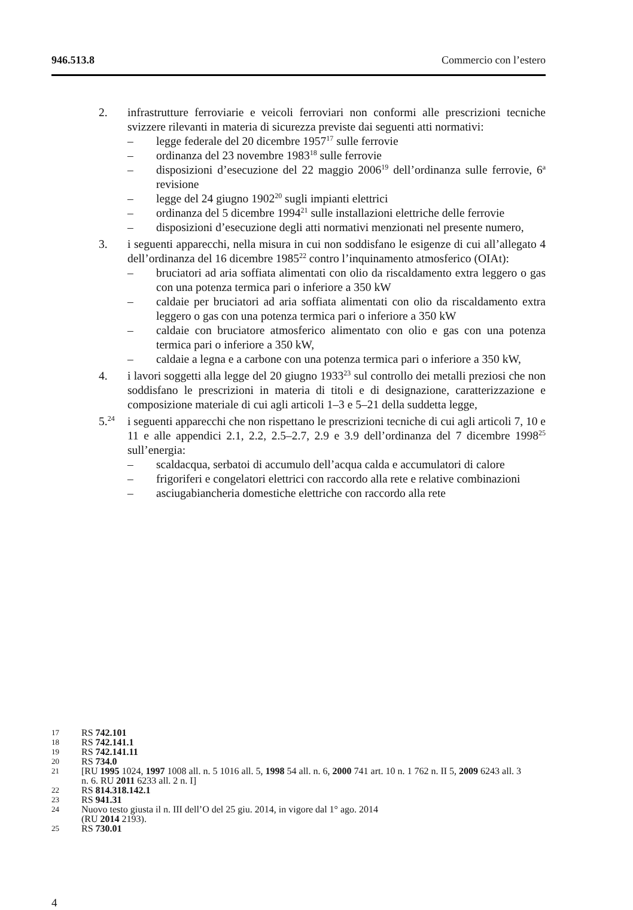946.513.8 Commercio con l’estero
2. infrastrutture ferroviarie e veicoli ferroviari non conformi alle prescrizioni tecniche svizzere rilevanti in materia di sicurezza previste dai seguenti atti normativi:
– legge federale del 20 dicembre 1957<sup>17</sup> sulle ferrovie
– ordinanza del 23 novembre 1983<sup>18</sup> sulle ferrovie
– disposizioni d’esecuzione del 22 maggio 2006<sup>19</sup> dell’ordinanza sulle ferrovie, 6<sup>a</sup> revisione
– legge del 24 giugno 1902<sup>20</sup> sugli impianti elettrici
– ordinanza del 5 dicembre 1994<sup>21</sup> sulle installazioni elettriche delle ferrovie
– disposizioni d’esecuzione degli atti normativi menzionati nel presente numero,
3. i seguenti apparecchi, nella misura in cui non soddisfano le esigenze di cui all’allegato 4 dell’ordinanza del 16 dicembre 1985<sup>22</sup> contro l’inquinamento atmosferico (OIAt):
– bruciatori ad aria soffiata alimentati con olio da riscaldamento extra leggero o gas con una potenza termica pari o inferiore a 350 kW
– caldaie per bruciatori ad aria soffiata alimentati con olio da riscaldamento extra leggero o gas con una potenza termica pari o inferiore a 350 kW
– caldaie con bruciatore atmosferico alimentato con olio e gas con una potenza termica pari o inferiore a 350 kW,
– caldaie a legna e a carbone con una potenza termica pari o inferiore a 350 kW,
4. i lavori soggetti alla legge del 20 giugno 1933<sup>23</sup> sul controllo dei metalli preziosi che non soddisfano le prescrizioni in materia di titoli e di designazione, caratterizzazione e composizione materiale di cui agli articoli 1–3 e 5–21 della suddetta legge,
5.<sup>24</sup>
i seguenti apparecchi che non rispettano le prescrizioni tecniche di cui agli articoli 7, 10 e 11 e alle appendici 2.1, 2.2, 2.5–2.7, 2.9 e 3.9 dell’ordinanza del 7 dicembre 1998<sup>25</sup> sull’energia:
– scaldacqua, serbatoi di accumulo dell’acqua calda e accumulatori di calore
– frigoriferi e congelatori elettrici con raccordo alla rete e relative combinazioni
– asciugabiancheria domestiche elettriche con raccordo alla rete
17 RS 742.101
18 RS 742.141.1
19 RS 742.141.11
20 RS 734.0
21 [RU 1995 1024, 1997 1008 all. n. 5 1016 all. 5, 1998 54 all. n. 6, 2000 741 art. 10 n. 1 762 n. II 5, 2009 6243 all. 3 n. 6. RU 2011 6233 all. 2 n. I]
22 RS 814.318.142.1
23 RS 941.31
24 Nuovo testo giusta il n. III dell’O del 25 giu. 2014, in vigore dal 1° ago. 2014
(RU 2014 2193).
25 RS 730.01
4